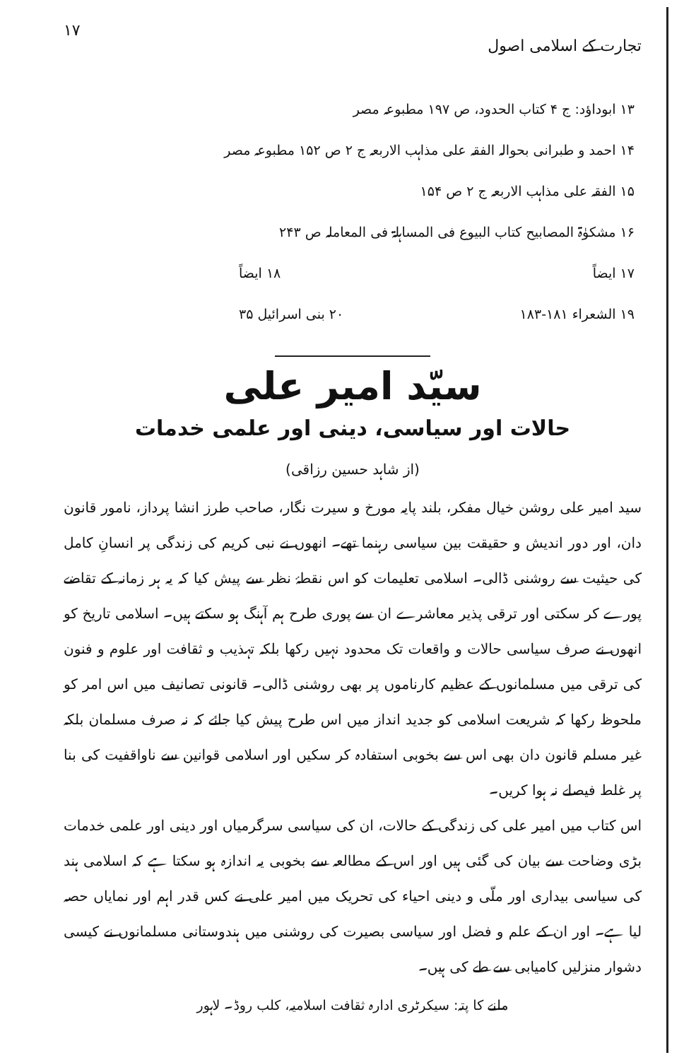تجارت کے اسلامی اصول ۱۷
۱۳ ابوداؤد: ج ۴ کتاب الحدود، ص ۱۹۷ مطبوعہ مصر
۱۴ احمد و طبرانی بحوالہ الفقہ علی مذاہب الاربعہ ج ۲ ص ۱۵۲ مطبوعہ مصر
۱۵ الفقہ علی مذاہب الاربعہ ج ۲ ص ۱۵۴
۱۶ مشکوٰۃ المصابیح کتاب البیوع فی المساہلۃ فی المعاملہ ص ۲۴۳
۱۷ ایضاً ۱۸ ایضاً
۱۹ الشعراء ۱۸۱-۱۸۳ ۲۰ بنی اسرائیل ۳۵
سیّد امیر علی
حالات اور سیاسی، دینی اور علمی خدمات
(از شاہد حسین رزاقی)
سید امیر علی روشن خیال مفکر، بلند پایہ مورخ و سیرت نگار، صاحب طرز انشا پرداز، نامور قانون دان، اور دور اندیش و حقیقت بین سیاسی رہنما تھے۔ انھوں نے نبی کریم کی زندگی پر انسانِ کامل کی حیثیت سے روشنی ڈالی۔ اسلامی تعلیمات کو اس نقطۂ نظر سے پیش کیا کہ یہ ہر زمانہ کے تقاضے پورے کر سکتی اور ترقی پذیر معاشرے ان سے پوری طرح ہم آہنگ ہو سکتے ہیں۔ اسلامی تاریخ کو انھوں نے صرف سیاسی حالات و واقعات تک محدود نہیں رکھا بلکہ تہذیب و ثقافت اور علوم و فنون کی ترقی میں مسلمانوں کے عظیم کارناموں پر بھی روشنی ڈالی۔ قانونی تصانیف میں اس امر کو ملحوظ رکھا کہ شریعت اسلامی کو جدید انداز میں اس طرح پیش کیا جائے کہ نہ صرف مسلمان بلکہ غیر مسلم قانون دان بھی اس سے بخوبی استفادہ کر سکیں اور اسلامی قوانین سے ناواقفیت کی بنا پر غلط فیصلے نہ ہوا کریں۔
اس کتاب میں امیر علی کی زندگی کے حالات، ان کی سیاسی سرگرمیاں اور دینی اور علمی خدمات بڑی وضاحت سے بیان کی گئی ہیں اور اس کے مطالعہ سے بخوبی یہ اندازہ ہو سکتا ہے کہ اسلامی ہند کی سیاسی بیداری اور ملّی و دینی احیاء کی تحریک میں امیر علی نے کس قدر اہم اور نمایاں حصہ لیا ہے۔ اور ان کے علم و فضل اور سیاسی بصیرت کی روشنی میں ہندوستانی مسلمانوں نے کیسی دشوار منزلیں کامیابی سے طے کی ہیں۔
ملنے کا پتہ: سیکرٹری ادارہ ثقافت اسلامیہ، کلب روڈ۔ لاہور